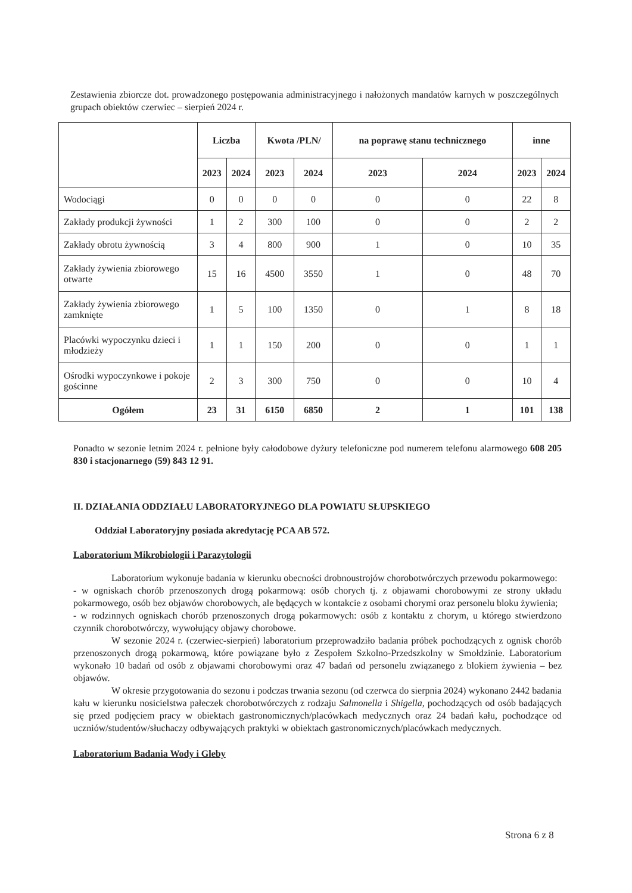Zestawienia zbiorcze dot. prowadzonego postępowania administracyjnego i nałożonych mandatów karnych w poszczególnych grupach obiektów czerwiec – sierpień 2024 r.
| | Liczba | | Kwota /PLN/ | | na poprawę stanu technicznego | | inne | |
| --- | --- | --- | --- | --- | --- | --- | --- | --- |
| | 2023 | 2024 | 2023 | 2024 | 2023 | 2024 | 2023 | 2024 |
| Wodociągi | 0 | 0 | 0 | 0 | 0 | 0 | 22 | 8 |
| Zakłady produkcji żywności | 1 | 2 | 300 | 100 | 0 | 0 | 2 | 2 |
| Zakłady obrotu żywnością | 3 | 4 | 800 | 900 | 1 | 0 | 10 | 35 |
| Zakłady żywienia zbiorowego otwarte | 15 | 16 | 4500 | 3550 | 1 | 0 | 48 | 70 |
| Zakłady żywienia zbiorowego zamknięte | 1 | 5 | 100 | 1350 | 0 | 1 | 8 | 18 |
| Placówki wypoczynku dzieci i młodzieży | 1 | 1 | 150 | 200 | 0 | 0 | 1 | 1 |
| Ośrodki wypoczynkowe i pokoje gościnne | 2 | 3 | 300 | 750 | 0 | 0 | 10 | 4 |
| Ogółem | 23 | 31 | 6150 | 6850 | 2 | 1 | 101 | 138 |
Ponadto w sezonie letnim 2024 r. pełnione były całodobowe dyżury telefoniczne pod numerem telefonu alarmowego 608 205 830 i stacjonarnego (59) 843 12 91.
II. DZIAŁANIA ODDZIAŁU LABORATORYJNEGO DLA POWIATU SŁUPSKIEGO
Oddział Laboratoryjny posiada akredytację PCA AB 572.
Laboratorium Mikrobiologii i Parazytologii
Laboratorium wykonuje badania w kierunku obecności drobnoustrojów chorobotwórczych przewodu pokarmowego:
- w ogniskach chorób przenoszonych drogą pokarmową: osób chorych tj. z objawami chorobowymi ze strony układu pokarmowego, osób bez objawów chorobowych, ale będących w kontakcie z osobami chorymi oraz personelu bloku żywienia;
- w rodzinnych ogniskach chorób przenoszonych drogą pokarmowych: osób z kontaktu z chorym, u którego stwierdzono czynnik chorobotwórczy, wywołujący objawy chorobowe.
W sezonie 2024 r. (czerwiec-sierpień) laboratorium przeprowadziło badania próbek pochodzących z ognisk chorób przenoszonych drogą pokarmową, które powiązane było z Zespołem Szkolno-Przedszkolny w Smołdzinie. Laboratorium wykonało 10 badań od osób z objawami chorobowymi oraz 47 badań od personelu związanego z blokiem żywienia – bez objawów.
W okresie przygotowania do sezonu i podczas trwania sezonu (od czerwca do sierpnia 2024) wykonano 2442 badania kału w kierunku nosicielstwa pałeczek chorobotwórczych z rodzaju Salmonella i Shigella, pochodzących od osób badających się przed podjęciem pracy w obiektach gastronomicznych/placówkach medycznych oraz 24 badań kału, pochodzące od uczniów/studentów/słuchaczy odbywających praktyki w obiektach gastronomicznych/placówkach medycznych.
Laboratorium Badania Wody i Gleby
Strona 6 z 8